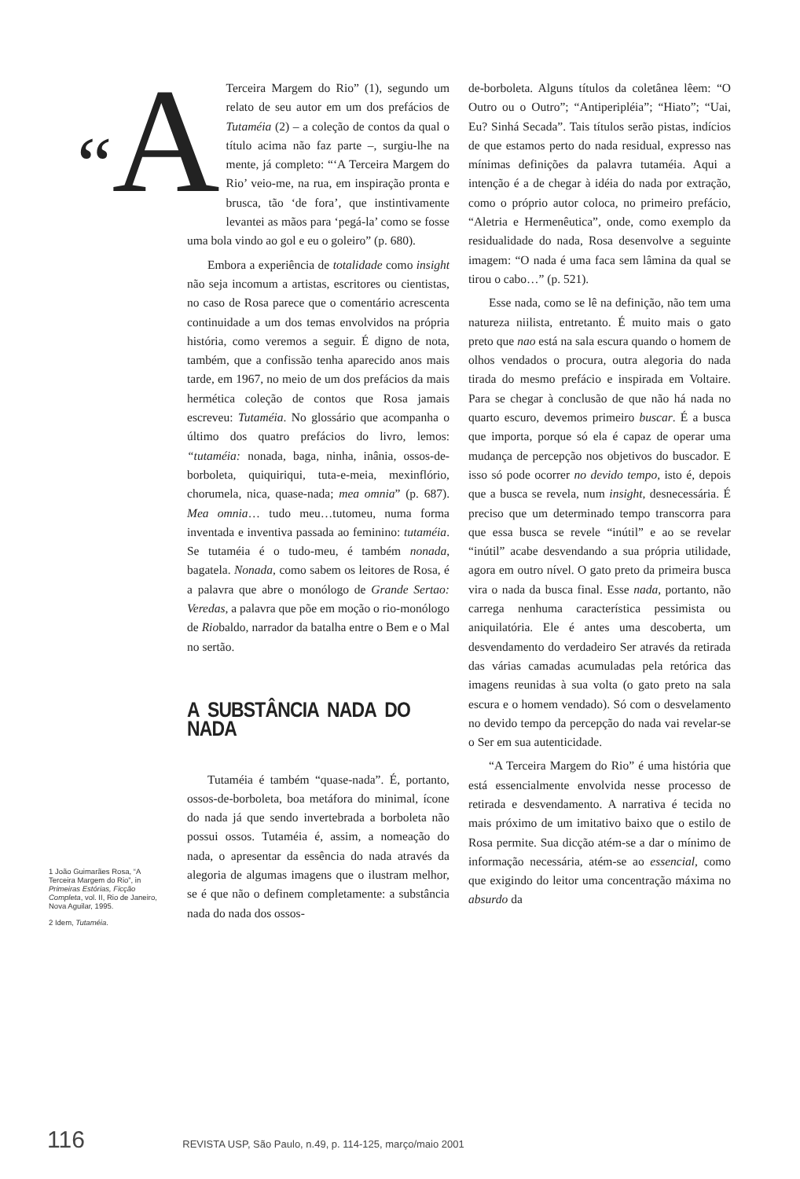“A Terceira Margem do Rio” (1), segundo um relato de seu autor em um dos prefácios de Tutaméia (2) – a coleção de contos da qual o título acima não faz parte –, surgiu-lhe na mente, já completo: “‘A Terceira Margem do Rio’ veio-me, na rua, em inspiração pronta e brusca, tão ‘de fora’, que instintivamente levantei as mãos para ‘pegá-la’ como se fosse uma bola vindo ao gol e eu o goleiro” (p. 680).
Embora a experiência de totalidade como insight não seja incomum a artistas, escritores ou cientistas, no caso de Rosa parece que o comentário acrescenta continuidade a um dos temas envolvidos na própria história, como veremos a seguir. É digno de nota, também, que a confissão tenha aparecido anos mais tarde, em 1967, no meio de um dos prefácios da mais hermética coleção de contos que Rosa jamais escreveu: Tutaméia. No glossário que acompanha o último dos quatro prefácios do livro, lemos: “tutaméia: nonada, baga, ninha, inânia, ossos-de-borboleta, quiquiriqui, tuta-e-meia, mexinflório, chorumela, nica, quase-nada; mea omnia” (p. 687). Mea omnia… tudo meu…tutomeu, numa forma inventada e inventiva passada ao feminino: tutaméia. Se tutaméia é o tudo-meu, é também nonada, bagatela. Nonada, como sabem os leitores de Rosa, é a palavra que abre o monólogo de Grande Sertao: Veredas, a palavra que põe em moção o rio-monólogo de Riobaldo, narrador da batalha entre o Bem e o Mal no sertão.
A SUBSTÂNCIA NADA DO NADA
Tutaméia é também “quase-nada”. É, portanto, ossos-de-borboleta, boa metáfora do minimal, ícone do nada já que sendo invertebrada a borboleta não possui ossos. Tutaméia é, assim, a nomeação do nada, o apresentar da essência do nada através da alegoria de algumas imagens que o ilustram melhor, se é que não o definem completamente: a substância nada do nada dos ossos-
de-borboleta. Alguns títulos da coletânea lêem: “O Outro ou o Outro”; “Antiperipléia”; “Hiato”; “Uai, Eu? Sinhá Secada”. Tais títulos serão pistas, indícios de que estamos perto do nada residual, expresso nas mínimas definições da palavra tutaméia. Aqui a intenção é a de chegar à idéia do nada por extração, como o próprio autor coloca, no primeiro prefácio, “Aletria e Hermenêutica”, onde, como exemplo da residualidade do nada, Rosa desenvolve a seguinte imagem: “O nada é uma faca sem lâmina da qual se tirou o cabo…” (p. 521).
Esse nada, como se lê na definição, não tem uma natureza niilista, entretanto. É muito mais o gato preto que nao está na sala escura quando o homem de olhos vendados o procura, outra alegoria do nada tirada do mesmo prefácio e inspirada em Voltaire. Para se chegar à conclusão de que não há nada no quarto escuro, devemos primeiro buscar. É a busca que importa, porque só ela é capaz de operar uma mudança de percepção nos objetivos do buscador. E isso só pode ocorrer no devido tempo, isto é, depois que a busca se revela, num insight, desnecessária. É preciso que um determinado tempo transcorra para que essa busca se revele “inútil” e ao se revelar “inútil” acabe desvendando a sua própria utilidade, agora em outro nível. O gato preto da primeira busca vira o nada da busca final. Esse nada, portanto, não carrega nenhuma característica pessimista ou aniquilatória. Ele é antes uma descoberta, um desvendamento do verdadeiro Ser através da retirada das várias camadas acumuladas pela retórica das imagens reunidas à sua volta (o gato preto na sala escura e o homem vendado). Só com o desvelamento no devido tempo da percepção do nada vai revelar-se o Ser em sua autenticidade.
“A Terceira Margem do Rio” é uma história que está essencialmente envolvida nesse processo de retirada e desvendamento. A narrativa é tecida no mais próximo de um imitativo baixo que o estilo de Rosa permite. Sua dicção atém-se a dar o mínimo de informação necessária, atém-se ao essencial, como que exigindo do leitor uma concentração máxima no absurdo da
1 João Guimarães Rosa, “A Terceira Margem do Rio”, in Primeiras Estórias, Ficção Completa, vol. II, Rio de Janeiro, Nova Aguilar, 1995.
2 Idem, Tutaméia.
116 REVISTA USP, São Paulo, n.49, p. 114-125, março/maio 2001